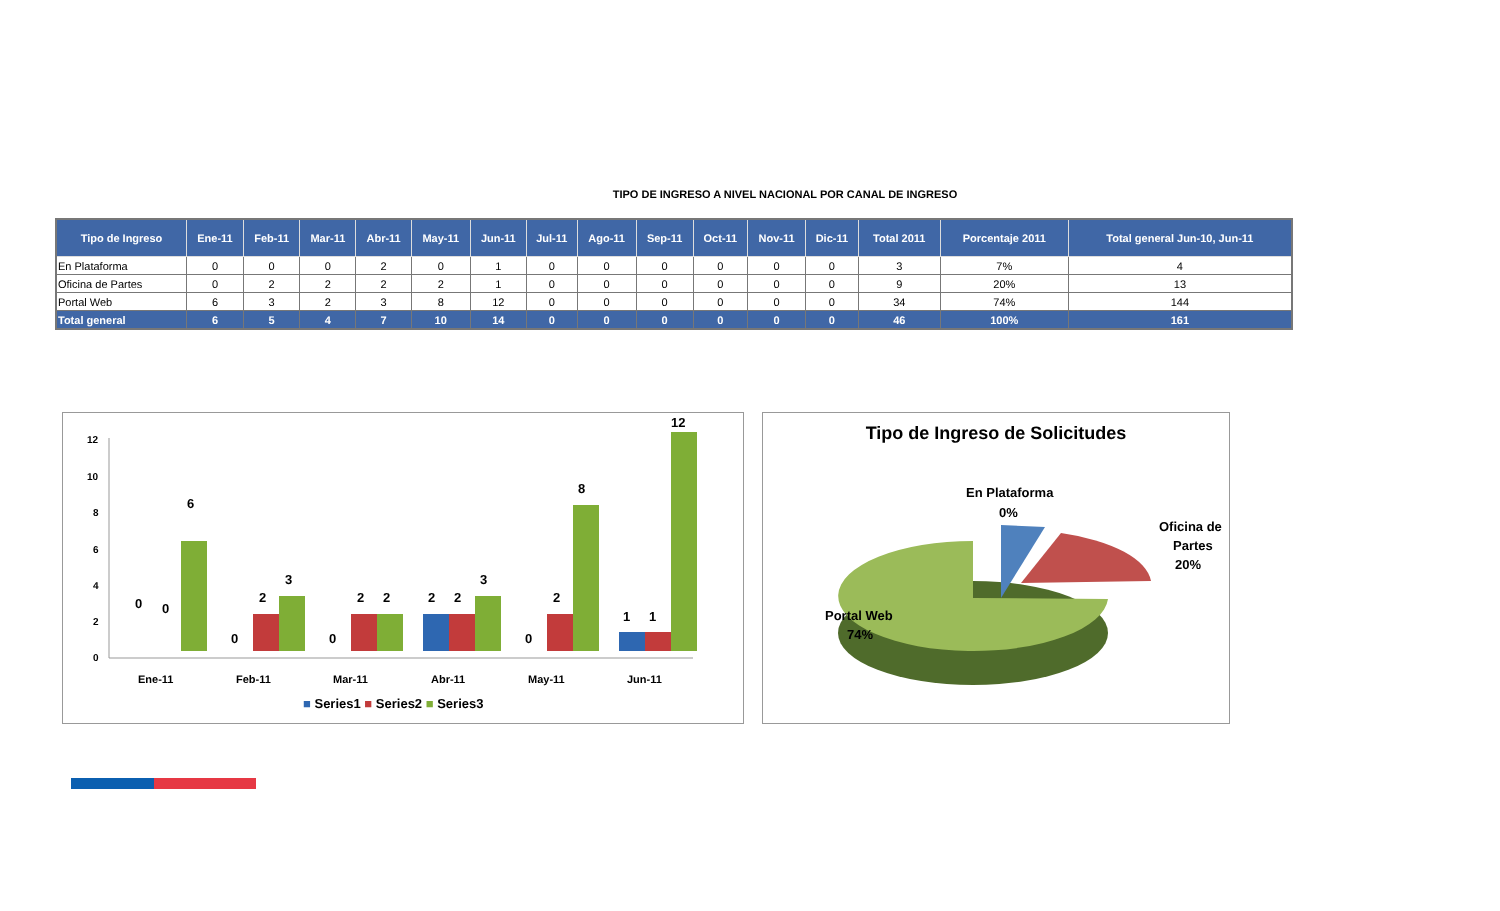TIPO DE INGRESO A NIVEL NACIONAL POR CANAL DE INGRESO
| Tipo de Ingreso | Ene-11 | Feb-11 | Mar-11 | Abr-11 | May-11 | Jun-11 | Jul-11 | Ago-11 | Sep-11 | Oct-11 | Nov-11 | Dic-11 | Total 2011 | Porcentaje 2011 | Total general Jun-10, Jun-11 |
| --- | --- | --- | --- | --- | --- | --- | --- | --- | --- | --- | --- | --- | --- | --- | --- |
| En Plataforma | 0 | 0 | 0 | 2 | 0 | 1 | 0 | 0 | 0 | 0 | 0 | 0 | 3 | 7% | 4 |
| Oficina de Partes | 0 | 2 | 2 | 2 | 2 | 1 | 0 | 0 | 0 | 0 | 0 | 0 | 9 | 20% | 13 |
| Portal Web | 6 | 3 | 2 | 3 | 8 | 12 | 0 | 0 | 0 | 0 | 0 | 0 | 34 | 74% | 144 |
| Total general | 6 | 5 | 4 | 7 | 10 | 14 | 0 | 0 | 0 | 0 | 0 | 0 | 46 | 100% | 161 |
12
10
8
6
4
2
0
0
0
6
0
2
3
0
2
2
2
2
3
0
2
8
1
1
12
Ene-11
Feb-11
Mar-11
Abr-11
May-11
Jun-11
■ Series1 ■ Series2 ■ Series3
Tipo de Ingreso de Solicitudes
En Plataforma
0%
Oficina de
Partes
20%
Portal Web
74%